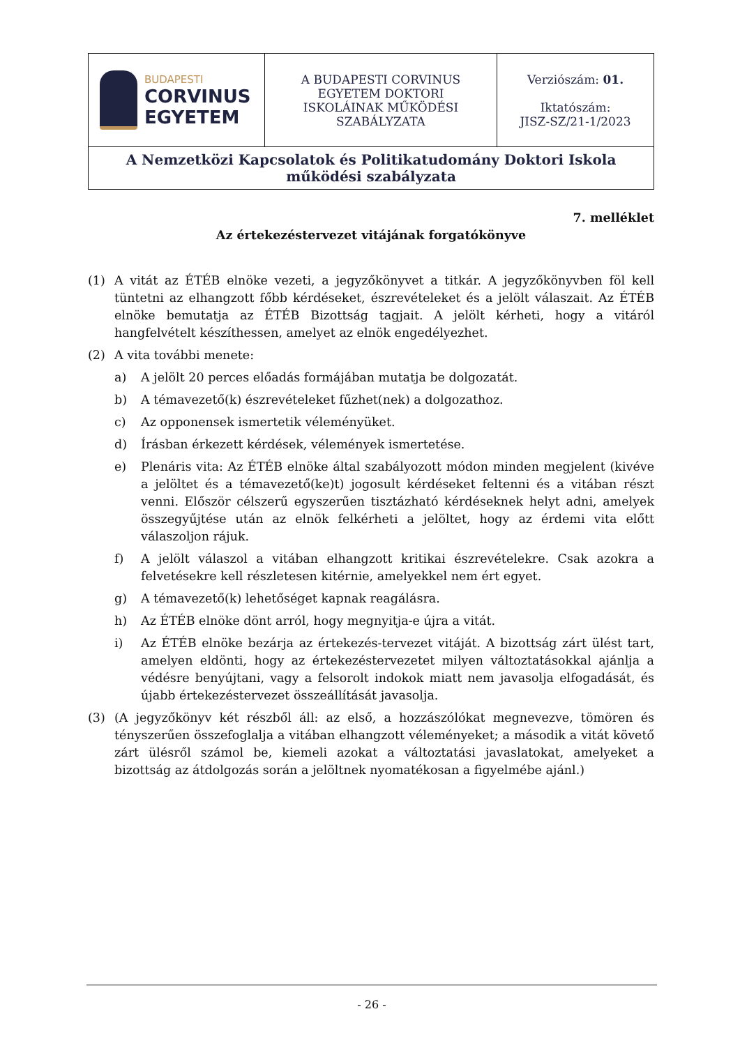| BUDAPESTI CORVINUS EGYETEM | A BUDAPESTI CORVINUS EGYETEM DOKTORI ISKOLÁINAK MŰKÖDÉSI SZABÁLYZATA | Verziószám: 01. Iktatószám: JISZ-SZ/21-1/2023 |
| A Nemzetközi Kapcsolatok és Politikatudomány Doktori Iskola működési szabályzata | | |
7. melléklet
Az értekezéstervezet vitájának forgatókönyve
(1) A vitát az ÉTÉB elnöke vezeti, a jegyzőkönyvet a titkár. A jegyzőkönyvben föl kell tüntetni az elhangzott főbb kérdéseket, észrevételeket és a jelölt válaszait. Az ÉTÉB elnöke bemutatja az ÉTÉB Bizottság tagjait. A jelölt kérheti, hogy a vitáról hangfelvételt készíthessen, amelyet az elnök engedélyezhet.
(2) A vita további menete:
a) A jelölt 20 perces előadás formájában mutatja be dolgozatát.
b) A témavezető(k) észrevételeket fűzhet(nek) a dolgozathoz.
c) Az opponensek ismertetik véleményüket.
d) Írásban érkezett kérdések, vélemények ismertetése.
e) Plenáris vita: Az ÉTÉB elnöke által szabályozott módon minden megjelent (kivéve a jelöltet és a témavezető(ke)t) jogosult kérdéseket feltenni és a vitában részt venni. Először célszerű egyszerűen tisztázható kérdéseknek helyt adni, amelyek összegyűjtése után az elnök felkérheti a jelöltet, hogy az érdemi vita előtt válaszoljon rájuk.
f) A jelölt válaszol a vitában elhangzott kritikai észrevételekre. Csak azokra a felvetésekre kell részletesen kitérnie, amelyekkel nem ért egyet.
g) A témavezető(k) lehetőséget kapnak reagálásra.
h) Az ÉTÉB elnöke dönt arról, hogy megnyitja-e újra a vitát.
i) Az ÉTÉB elnöke bezárja az értekezés-tervezet vitáját. A bizottság zárt ülést tart, amelyen eldönti, hogy az értekezéstervezetet milyen változtatásokkal ajánlja a védésre benyújtani, vagy a felsorolt indokok miatt nem javasolja elfogadását, és újabb értekezéstervezet összeállítását javasolja.
(3) (A jegyzőkönyv két részből áll: az első, a hozzászólókat megnevezve, tömören és tényszerűen összefoglalja a vitában elhangzott véleményeket; a második a vitát követő zárt ülésről számol be, kiemeli azokat a változtatási javaslatokat, amelyeket a bizottság az átdolgozás során a jelöltnek nyomatékosan a figyelmébe ajánl.)
- 26 -